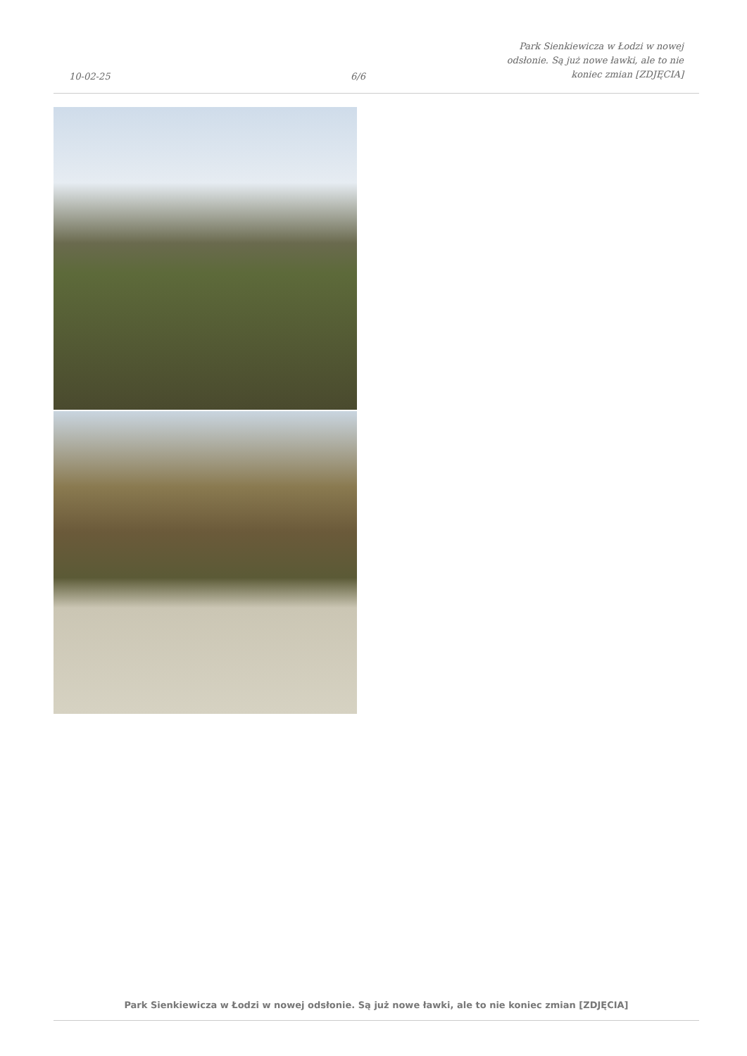10-02-25
6/6
Park Sienkiewicza w Łodzi w nowej
odsłonie. Są już nowe ławki, ale to nie
koniec zmian [ZDJĘCIA]
Park Sienkiewicza w Łodzi w nowej odsłonie. Są już nowe ławki, ale to nie koniec zmian [ZDJĘCIA]